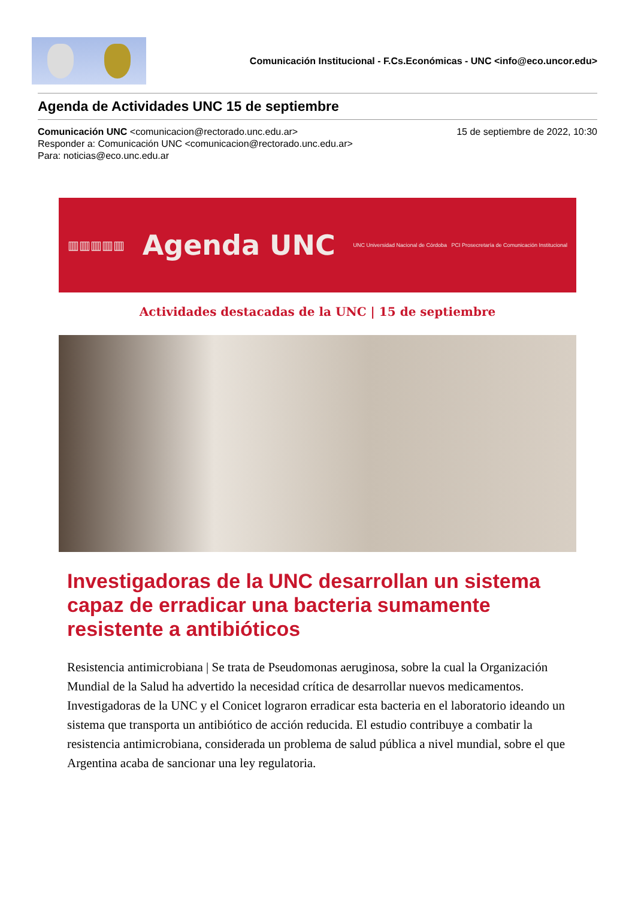Comunicación Institucional - F.Cs.Económicas - UNC <info@eco.uncor.edu>
Agenda de Actividades UNC 15 de septiembre
Comunicación UNC <comunicacion@rectorado.unc.edu.ar> 15 de septiembre de 2022, 10:30
Responder a: Comunicación UNC <comunicacion@rectorado.unc.edu.ar>
Para: noticias@eco.unc.edu.ar
▥▥▥▥▥ Agenda UNC UNC Universidad Nacional de Córdoba PCI Prosecretaría de Comunicación Institucional
Actividades destacadas de la UNC | 15 de septiembre
Investigadoras de la UNC desarrollan un sistema capaz de erradicar una bacteria sumamente resistente a antibióticos
Resistencia antimicrobiana | Se trata de Pseudomonas aeruginosa, sobre la cual la Organización Mundial de la Salud ha advertido la necesidad crítica de desarrollar nuevos medicamentos. Investigadoras de la UNC y el Conicet lograron erradicar esta bacteria en el laboratorio ideando un sistema que transporta un antibiótico de acción reducida. El estudio contribuye a combatir la resistencia antimicrobiana, considerada un problema de salud pública a nivel mundial, sobre el que Argentina acaba de sancionar una ley regulatoria.